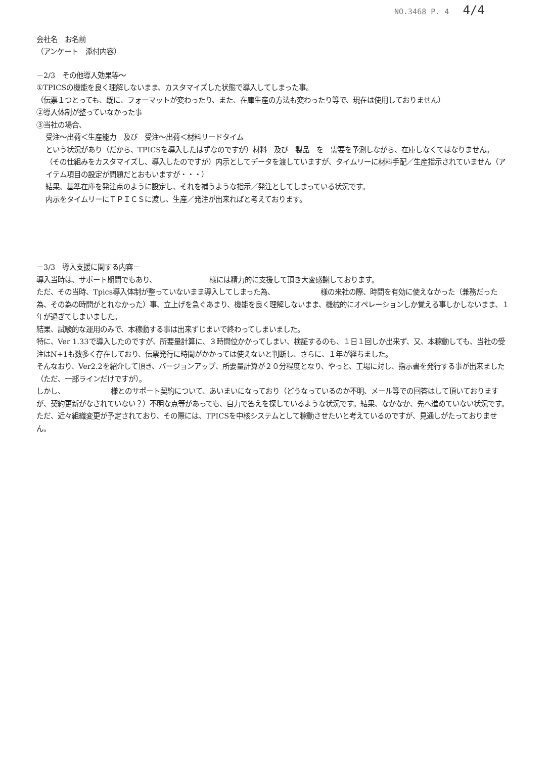NO.3468 P. 4 4/4
会社名　お名前
（アンケート　添付内容）
－2/3　その他導入効果等～
①TPICSの機能を良く理解しないまま、カスタマイズした状態で導入してしまった事。
（伝票１つとっても、既に、フォーマットが変わったり、また、在庫生産の方法も変わったり等で、現在は使用しておりません）
②導入体制が整っていなかった事
③当社の場合、
受注～出荷＜生産能力　及び　受注～出荷＜材料リードタイム
という状況があり（だから、TPICSを導入したはずなのですが）材料　及び　製品　を　需要を予測しながら、在庫しなくてはなりません。
（その仕組みをカスタマイズし、導入したのですが）内示としてデータを渡していますが、タイムリーに材料手配／生産指示されていません（アイテム項目の設定が問題だとおもいますが・・・）
結果、基準在庫を発注点のように設定し、それを補うような指示／発注としてしまっている状況です。
内示をタイムリーにＴＰＩＣＳに渡し、生産／発注が出来ればと考えております。
－3/3　導入支援に関する内容－
導入当時は、サポート期間でもあり、　　　　　　　　様には精力的に支援して頂き大変感謝しております。
ただ、その当時、Tpics導入体制が整っていないまま導入してしまった為、　　　　　　　様の来社の際、時間を有効に使えなかった（兼務だった為、その為の時間がとれなかった）事、立上げを急ぐあまり、機能を良く理解しないまま、機械的にオペレーションしか覚える事しかしないまま、１年が過ぎてしまいました。
結果、試験的な運用のみで、本稼動する事は出来ずじまいで終わってしまいました。
特に、Ver 1.33で導入したのですが、所要量計算に、３時間位かかってしまい、検証するのも、１日１回しか出来ず、又、本稼動しても、当社の受注はN+1も数多く存在しており、伝票発行に時間がかかっては使えないと判断し、さらに、１年が経ちました。
そんなおり、Ver2.2を紹介して頂き、バージョンアップ、所要量計算が２０分程度となり、やっと、工場に対し、指示書を発行する事が出来ました（ただ、一部ラインだけですが）。
しかし、　　　　　　　様とのサポート契約について、あいまいになっており（どうなっているのか不明、メール等での回答はして頂いておりますが、契約更新がなされていない？）不明な点等があっても、自力で答えを探しているような状況です。結果、なかなか、先へ進めていない状況です。
ただ、近々組織変更が予定されており、その際には、TPICSを中核システムとして稼動させたいと考えているのですが、見通しがたっておりません。